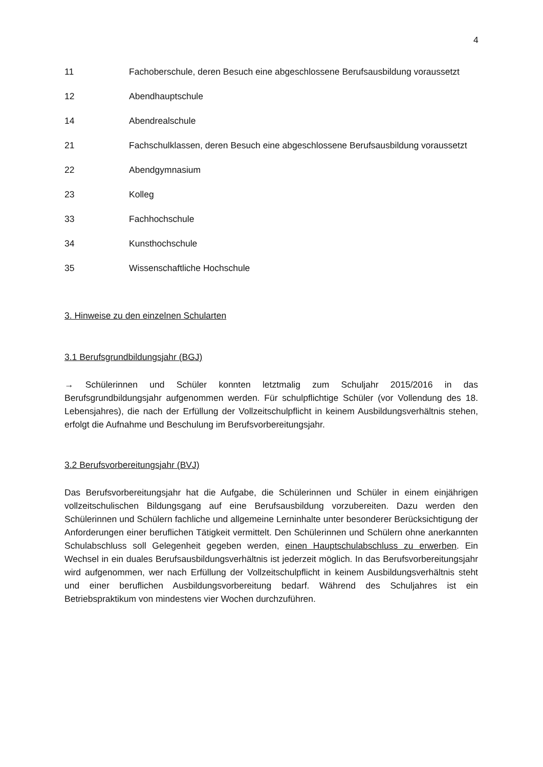4
| 11 | Fachoberschule, deren Besuch eine abgeschlossene Berufsausbildung voraussetzt |
| 12 | Abendhauptschule |
| 14 | Abendrealschule |
| 21 | Fachschulklassen, deren Besuch eine abgeschlossene Berufsausbildung voraussetzt |
| 22 | Abendgymnasium |
| 23 | Kolleg |
| 33 | Fachhochschule |
| 34 | Kunsthochschule |
| 35 | Wissenschaftliche Hochschule |
3. Hinweise zu den einzelnen Schularten
3.1 Berufsgrundbildungsjahr (BGJ)
→ Schülerinnen und Schüler konnten letztmalig zum Schuljahr 2015/2016 in das Berufsgrundbildungsjahr aufgenommen werden. Für schulpflichtige Schüler (vor Vollendung des 18. Lebensjahres), die nach der Erfüllung der Vollzeitschulpflicht in keinem Ausbildungsverhältnis stehen, erfolgt die Aufnahme und Beschulung im Berufsvorbereitungsjahr.
3.2 Berufsvorbereitungsjahr (BVJ)
Das Berufsvorbereitungsjahr hat die Aufgabe, die Schülerinnen und Schüler in einem einjährigen vollzeitschulischen Bildungsgang auf eine Berufsausbildung vorzubereiten. Dazu werden den Schülerinnen und Schülern fachliche und allgemeine Lerninhalte unter besonderer Berücksichtigung der Anforderungen einer beruflichen Tätigkeit vermittelt. Den Schülerinnen und Schülern ohne anerkannten Schulabschluss soll Gelegenheit gegeben werden, einen Hauptschulabschluss zu erwerben. Ein Wechsel in ein duales Berufsausbildungsverhältnis ist jederzeit möglich. In das Berufsvorbereitungsjahr wird aufgenommen, wer nach Erfüllung der Vollzeitschulpflicht in keinem Ausbildungsverhältnis steht und einer beruflichen Ausbildungsvorbereitung bedarf. Während des Schuljahres ist ein Betriebspraktikum von mindestens vier Wochen durchzuführen.